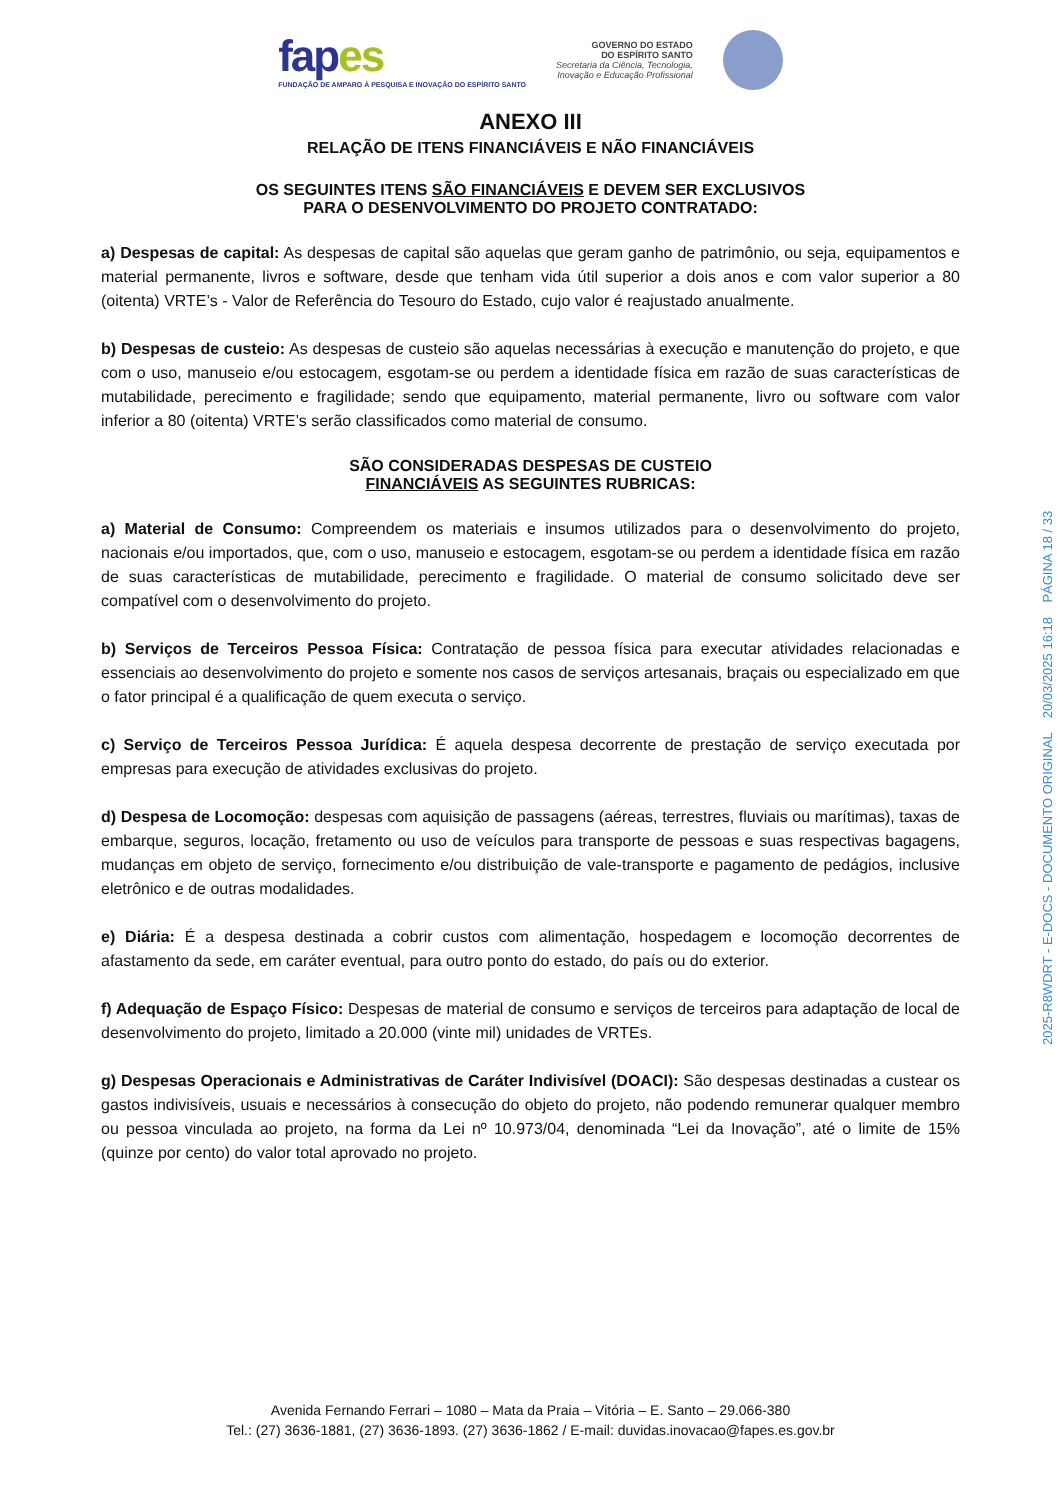fapes
FUNDAÇÃO DE AMPARO À PESQUISA E INOVAÇÃO DO ESPÍRITO SANTO
GOVERNO DO ESTADO
DO ESPÍRITO SANTO
Secretaria da Ciência, Tecnologia,
Inovação e Educação Profissional
ANEXO III
RELAÇÃO DE ITENS FINANCIÁVEIS E NÃO FINANCIÁVEIS
OS SEGUINTES ITENS SÃO FINANCIÁVEIS E DEVEM SER EXCLUSIVOS
PARA O DESENVOLVIMENTO DO PROJETO CONTRATADO:
a) Despesas de capital: As despesas de capital são aquelas que geram ganho de patrimônio, ou seja, equipamentos e material permanente, livros e software, desde que tenham vida útil superior a dois anos e com valor superior a 80 (oitenta) VRTE’s - Valor de Referência do Tesouro do Estado, cujo valor é reajustado anualmente.
b) Despesas de custeio: As despesas de custeio são aquelas necessárias à execução e manutenção do projeto, e que com o uso, manuseio e/ou estocagem, esgotam-se ou perdem a identidade física em razão de suas características de mutabilidade, perecimento e fragilidade; sendo que equipamento, material permanente, livro ou software com valor inferior a 80 (oitenta) VRTE’s serão classificados como material de consumo.
SÃO CONSIDERADAS DESPESAS DE CUSTEIO
FINANCIÁVEIS AS SEGUINTES RUBRICAS:
a) Material de Consumo: Compreendem os materiais e insumos utilizados para o desenvolvimento do projeto, nacionais e/ou importados, que, com o uso, manuseio e estocagem, esgotam-se ou perdem a identidade física em razão de suas características de mutabilidade, perecimento e fragilidade. O material de consumo solicitado deve ser compatível com o desenvolvimento do projeto.
b) Serviços de Terceiros Pessoa Física: Contratação de pessoa física para executar atividades relacionadas e essenciais ao desenvolvimento do projeto e somente nos casos de serviços artesanais, braçais ou especializado em que o fator principal é a qualificação de quem executa o serviço.
c) Serviço de Terceiros Pessoa Jurídica: É aquela despesa decorrente de prestação de serviço executada por empresas para execução de atividades exclusivas do projeto.
d) Despesa de Locomoção: despesas com aquisição de passagens (aéreas, terrestres, fluviais ou marítimas), taxas de embarque, seguros, locação, fretamento ou uso de veículos para transporte de pessoas e suas respectivas bagagens, mudanças em objeto de serviço, fornecimento e/ou distribuição de vale-transporte e pagamento de pedágios, inclusive eletrônico e de outras modalidades.
e) Diária: É a despesa destinada a cobrir custos com alimentação, hospedagem e locomoção decorrentes de afastamento da sede, em caráter eventual, para outro ponto do estado, do país ou do exterior.
f) Adequação de Espaço Físico: Despesas de material de consumo e serviços de terceiros para adaptação de local de desenvolvimento do projeto, limitado a 20.000 (vinte mil) unidades de VRTEs.
g) Despesas Operacionais e Administrativas de Caráter Indivisível (DOACI): São despesas destinadas a custear os gastos indivisíveis, usuais e necessários à consecução do objeto do projeto, não podendo remunerar qualquer membro ou pessoa vinculada ao projeto, na forma da Lei nº 10.973/04, denominada “Lei da Inovação”, até o limite de 15% (quinze por cento) do valor total aprovado no projeto.
2025-R8WDRT - E-DOCS - DOCUMENTO ORIGINAL 20/03/2025 16:18 PÁGINA 18 / 33
Avenida Fernando Ferrari – 1080 – Mata da Praia – Vitória – E. Santo – 29.066-380
Tel.: (27) 3636-1881, (27) 3636-1893. (27) 3636-1862 / E-mail: duvidas.inovacao@fapes.es.gov.br